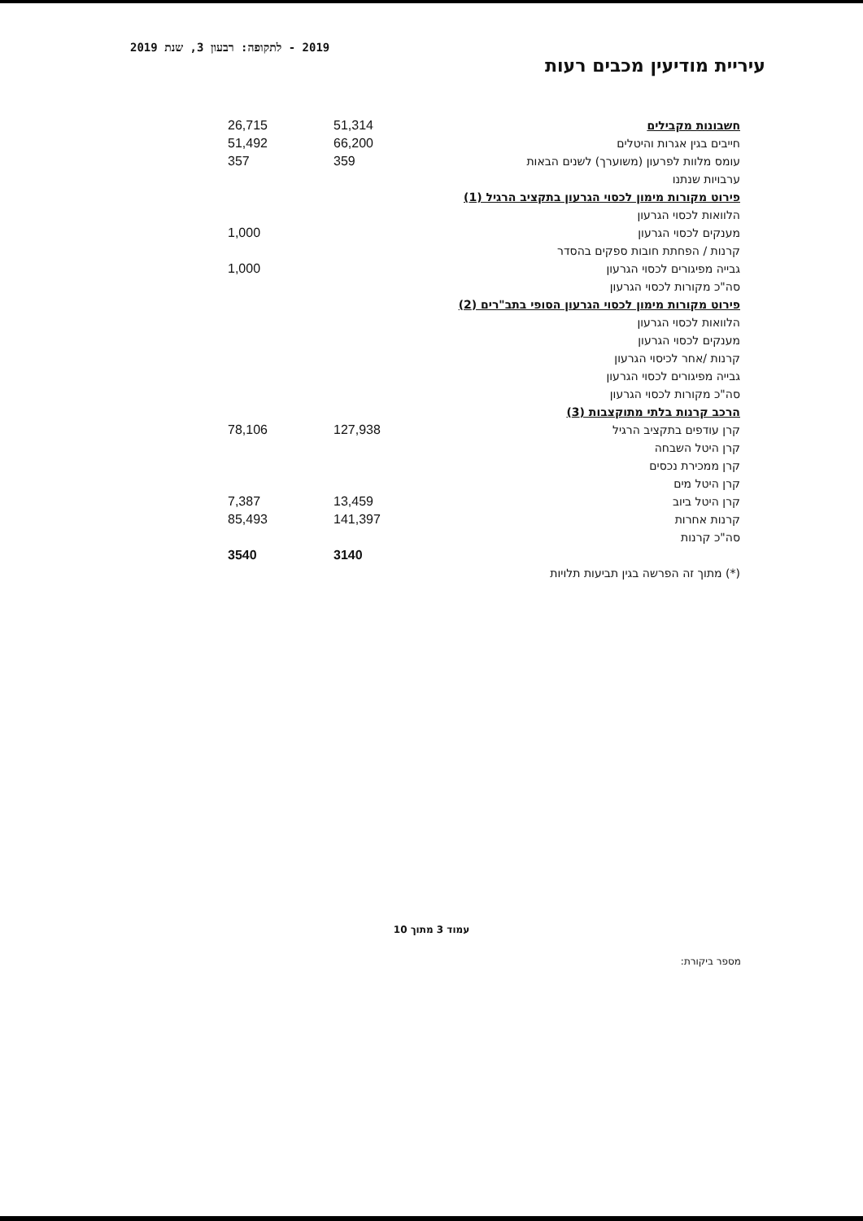2019 - לתקופה: רבעון 3, שנת 2019
עיריית מודיעין מכבים רעות
| חשבונות מקבילים | 51,314 | 26,715 |
| חייבים בגין אגרות והיטלים | 66,200 | 51,492 |
| עומס מלוות לפרעון (משוערך) לשנים הבאות | 359 | 357 |
| ערבויות שנתנו | | |
| פירוט מקורות מימון לכסוי הגרעון בתקציב הרגיל (1) | | |
| הלוואות לכסוי הגרעון | | |
| מענקים לכסוי הגרעון | | 1,000 |
| קרנות / הפחתת חובות ספקים בהסדר | | |
| גבייה מפיגורים לכסוי הגרעון | | 1,000 |
| סה"כ מקורות לכסוי הגרעון | | |
| פירוט מקורות מימון לכסוי הגרעון הסופי בתב"רים (2) | | |
| הלוואות לכסוי הגרעון | | |
| מענקים לכסוי הגרעון | | |
| קרנות /אחר לכיסוי הגרעון | | |
| גבייה מפיגורים לכסוי הגרעון | | |
| סה"כ מקורות לכסוי הגרעון | | |
| הרכב קרנות בלתי מתוקצבות (3) | | |
| קרן עודפים בתקציב הרגיל | 127,938 | 78,106 |
| קרן היטל השבחה | | |
| קרן ממכירת נכסים | | |
| קרן היטל מים | | |
| קרן היטל ביוב | 13,459 | 7,387 |
| קרנות אחרות | 141,397 | 85,493 |
| סה"כ קרנות | | |
| | 3140 | 3540 |
| (*) מתוך זה הפרשה בגין תביעות תלויות | | |
עמוד 3 מתוך 10
מספר ביקורת: